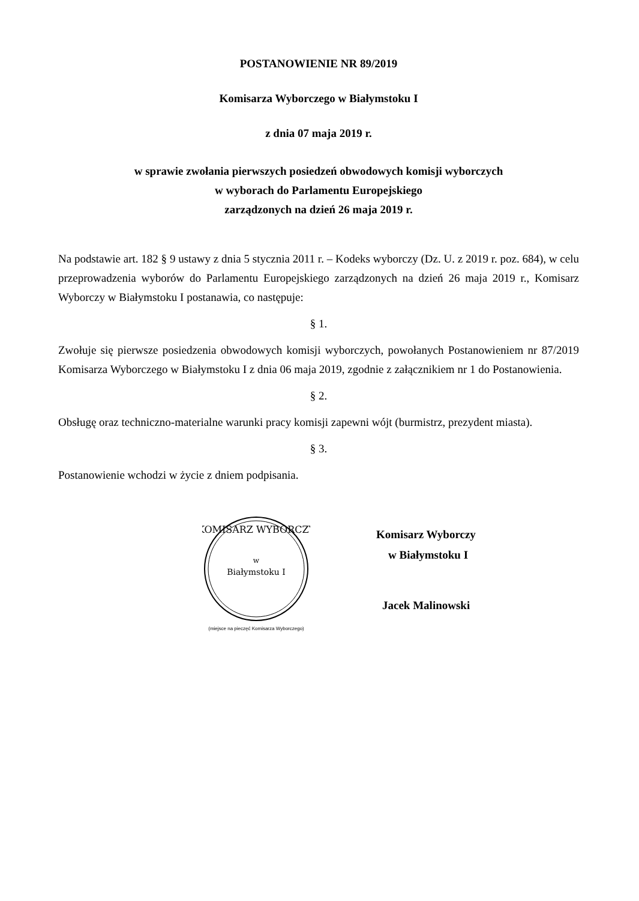POSTANOWIENIE NR 89/2019
Komisarza Wyborczego w Białymstoku I
z dnia 07 maja 2019 r.
w sprawie zwołania pierwszych posiedzeń obwodowych komisji wyborczych
w wyborach do Parlamentu Europejskiego
zarządzonych na dzień 26 maja 2019 r.
Na podstawie art. 182 § 9 ustawy z dnia 5 stycznia 2011 r. – Kodeks wyborczy (Dz. U. z 2019 r. poz. 684), w celu przeprowadzenia wyborów do Parlamentu Europejskiego zarządzonych na dzień 26 maja 2019 r., Komisarz Wyborczy w Białymstoku I postanawia, co następuje:
§ 1.
Zwołuje się pierwsze posiedzenia obwodowych komisji wyborczych, powołanych Postanowieniem nr 87/2019 Komisarza Wyborczego w Białymstoku I z dnia 06 maja 2019, zgodnie z załącznikiem nr 1 do Postanowienia.
§ 2.
Obsługę oraz techniczno-materialne warunki pracy komisji zapewni wójt (burmistrz, prezydent miasta).
§ 3.
Postanowienie wchodzi w życie z dniem podpisania.
w
Białymstoku I
KOMISARZ WYBORCZY
(miejsce na pieczęć Komisarza Wyborczego)
Komisarz Wyborczy
w Białymstoku I
Jacek Malinowski